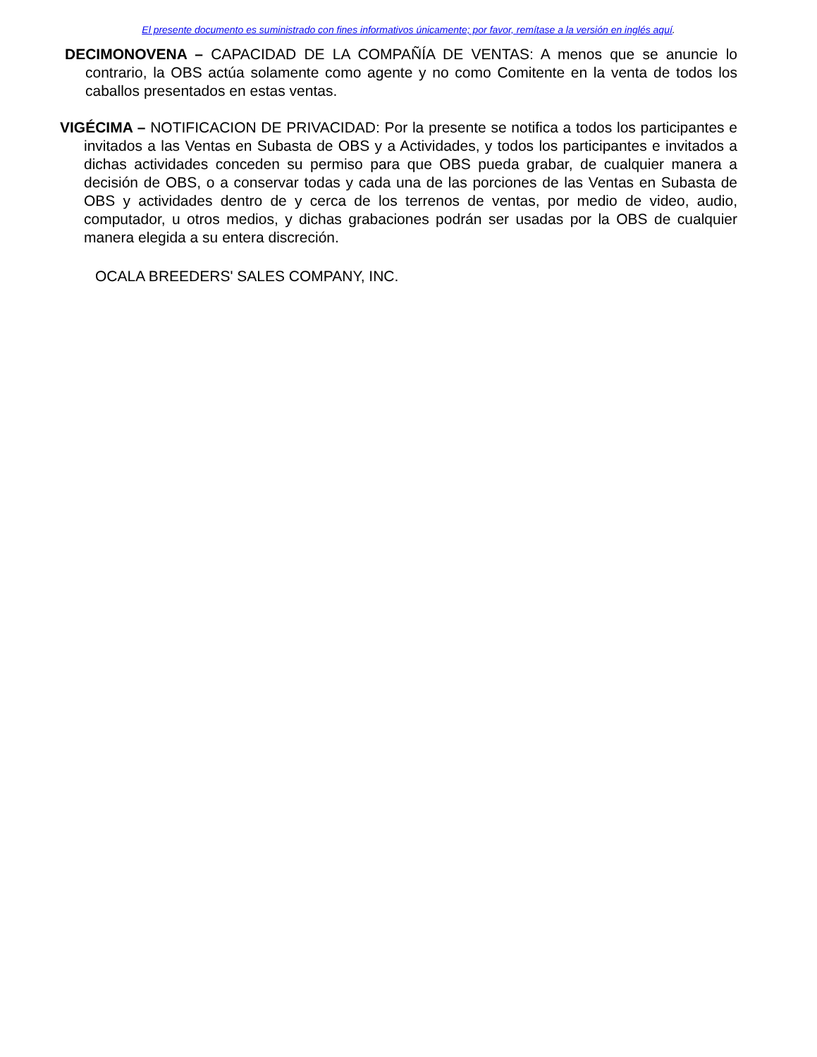El presente documento es suministrado con fines informativos únicamente; por favor, remítase a la versión en inglés aquí.
DECIMONOVENA – CAPACIDAD DE LA COMPAÑÍA DE VENTAS: A menos que se anuncie lo contrario, la OBS actúa solamente como agente y no como Comitente en la venta de todos los caballos presentados en estas ventas.
VIGÉCIMA – NOTIFICACION DE PRIVACIDAD: Por la presente se notifica a todos los participantes e invitados a las Ventas en Subasta de OBS y a Actividades, y todos los participantes e invitados a dichas actividades conceden su permiso para que OBS pueda grabar, de cualquier manera a decisión de OBS, o a conservar todas y cada una de las porciones de las Ventas en Subasta de OBS y actividades dentro de y cerca de los terrenos de ventas, por medio de video, audio, computador, u otros medios, y dichas grabaciones podrán ser usadas por la OBS de cualquier manera elegida a su entera discreción.
OCALA BREEDERS' SALES COMPANY, INC.